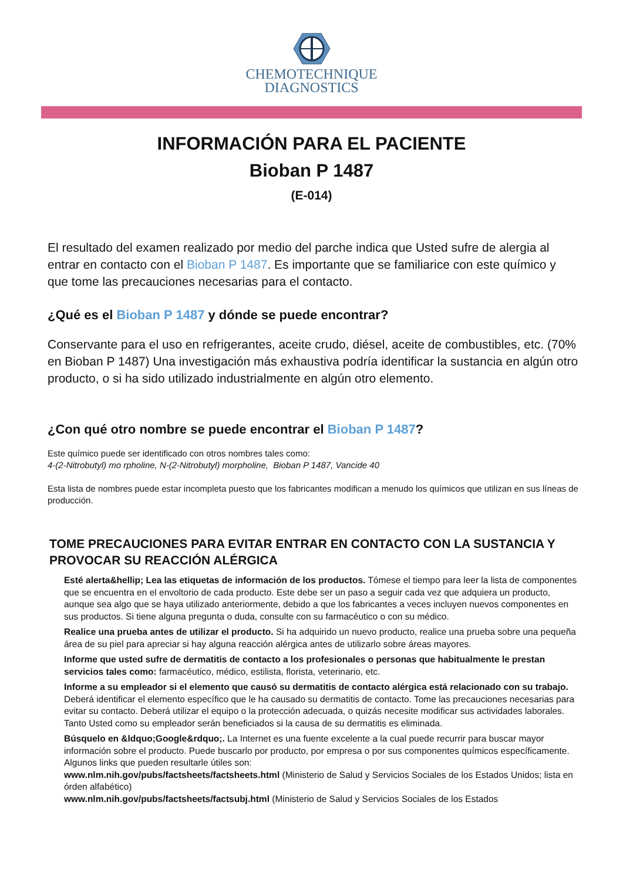CHEMOTECHNIQUE
DIAGNOSTICS
INFORMACIÓN PARA EL PACIENTE
Bioban P 1487
(E-014)
El resultado del examen realizado por medio del parche indica que Usted sufre de alergia al entrar en contacto con el Bioban P 1487. Es importante que se familiarice con este químico y que tome las precauciones necesarias para el contacto.
¿Qué es el Bioban P 1487 y dónde se puede encontrar?
Conservante para el uso en refrigerantes, aceite crudo, diésel, aceite de combustibles, etc. (70% en Bioban P 1487) Una investigación más exhaustiva podría identificar la sustancia en algún otro producto, o si ha sido utilizado industrialmente en algún otro elemento.
¿Con qué otro nombre se puede encontrar el Bioban P 1487?
Este químico puede ser identificado con otros nombres tales como:
4-(2-Nitrobutyl) mo rpholine, N-(2-Nitrobutyl) morpholine, Bioban P 1487, Vancide 40
Esta lista de nombres puede estar incompleta puesto que los fabricantes modifican a menudo los químicos que utilizan en sus líneas de producción.
TOME PRECAUCIONES PARA EVITAR ENTRAR EN CONTACTO CON LA SUSTANCIA Y PROVOCAR SU REACCIÓN ALÉRGICA
Esté alerta&hellip; Lea las etiquetas de información de los productos. Tómese el tiempo para leer la lista de componentes que se encuentra en el envoltorio de cada producto. Este debe ser un paso a seguir cada vez que adquiera un producto, aunque sea algo que se haya utilizado anteriormente, debido a que los fabricantes a veces incluyen nuevos componentes en sus productos. Si tiene alguna pregunta o duda, consulte con su farmacéutico o con su médico.
Realice una prueba antes de utilizar el producto. Si ha adquirido un nuevo producto, realice una prueba sobre una pequeña área de su piel para apreciar si hay alguna reacción alérgica antes de utilizarlo sobre áreas mayores.
Informe que usted sufre de dermatitis de contacto a los profesionales o personas que habitualmente le prestan servicios tales como: farmacéutico, médico, estilista, florista, veterinario, etc.
Informe a su empleador si el elemento que causó su dermatitis de contacto alérgica está relacionado con su trabajo. Deberá identificar el elemento específico que le ha causado su dermatitis de contacto. Tome las precauciones necesarias para evitar su contacto. Deberá utilizar el equipo o la protección adecuada, o quizás necesite modificar sus actividades laborales. Tanto Usted como su empleador serán beneficiados si la causa de su dermatitis es eliminada.
Búsquelo en &ldquo;Google&rdquo;. La Internet es una fuente excelente a la cual puede recurrir para buscar mayor información sobre el producto. Puede buscarlo por producto, por empresa o por sus componentes químicos específicamente. Algunos links que pueden resultarle útiles son:
www.nlm.nih.gov/pubs/factsheets/factsheets.html (Ministerio de Salud y Servicios Sociales de los Estados Unidos; lista en órden alfabético)
www.nlm.nih.gov/pubs/factsheets/factsubj.html (Ministerio de Salud y Servicios Sociales de los Estados